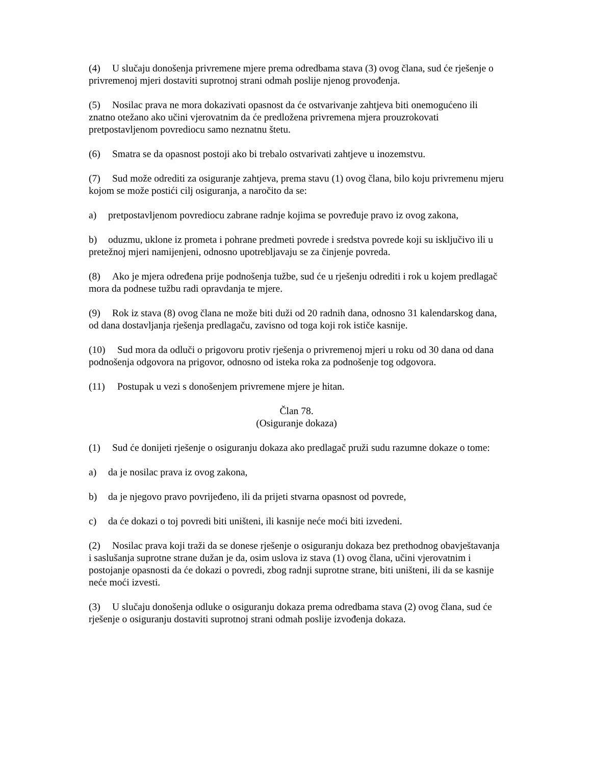(4) U slučaju donošenja privremene mjere prema odredbama stava (3) ovog člana, sud će rješenje o privremenoj mjeri dostaviti suprotnoj strani odmah poslije njenog provođenja.
(5) Nosilac prava ne mora dokazivati opasnost da će ostvarivanje zahtjeva biti onemogućeno ili znatno otežano ako učini vjerovatnim da će predložena privremena mjera prouzrokovati pretpostavljenom povrediocu samo neznatnu štetu.
(6) Smatra se da opasnost postoji ako bi trebalo ostvarivati zahtjeve u inozemstvu.
(7) Sud može odrediti za osiguranje zahtjeva, prema stavu (1) ovog člana, bilo koju privremenu mjeru kojom se može postići cilj osiguranja, a naročito da se:
a) pretpostavljenom povrediocu zabrane radnje kojima se povređuje pravo iz ovog zakona,
b) oduzmu, uklone iz prometa i pohrane predmeti povrede i sredstva povrede koji su isključivo ili u pretežnoj mjeri namijenjeni, odnosno upotrebljavaju se za činjenje povreda.
(8) Ako je mjera određena prije podnošenja tužbe, sud će u rješenju odrediti i rok u kojem predlagač mora da podnese tužbu radi opravdanja te mjere.
(9) Rok iz stava (8) ovog člana ne može biti duži od 20 radnih dana, odnosno 31 kalendarskog dana, od dana dostavljanja rješenja predlagaču, zavisno od toga koji rok ističe kasnije.
(10) Sud mora da odluči o prigovoru protiv rješenja o privremenoj mjeri u roku od 30 dana od dana podnošenja odgovora na prigovor, odnosno od isteka roka za podnošenje tog odgovora.
(11) Postupak u vezi s donošenjem privremene mjere je hitan.
Član 78.
(Osiguranje dokaza)
(1) Sud će donijeti rješenje o osiguranju dokaza ako predlagač pruži sudu razumne dokaze o tome:
a) da je nosilac prava iz ovog zakona,
b) da je njegovo pravo povrijeđeno, ili da prijeti stvarna opasnost od povrede,
c) da će dokazi o toj povredi biti uništeni, ili kasnije neće moći biti izvedeni.
(2) Nosilac prava koji traži da se donese rješenje o osiguranju dokaza bez prethodnog obavještavanja i saslušanja suprotne strane dužan je da, osim uslova iz stava (1) ovog člana, učini vjerovatnim i postojanje opasnosti da će dokazi o povredi, zbog radnji suprotne strane, biti uništeni, ili da se kasnije neće moći izvesti.
(3) U slučaju donošenja odluke o osiguranju dokaza prema odredbama stava (2) ovog člana, sud će rješenje o osiguranju dostaviti suprotnoj strani odmah poslije izvođenja dokaza.